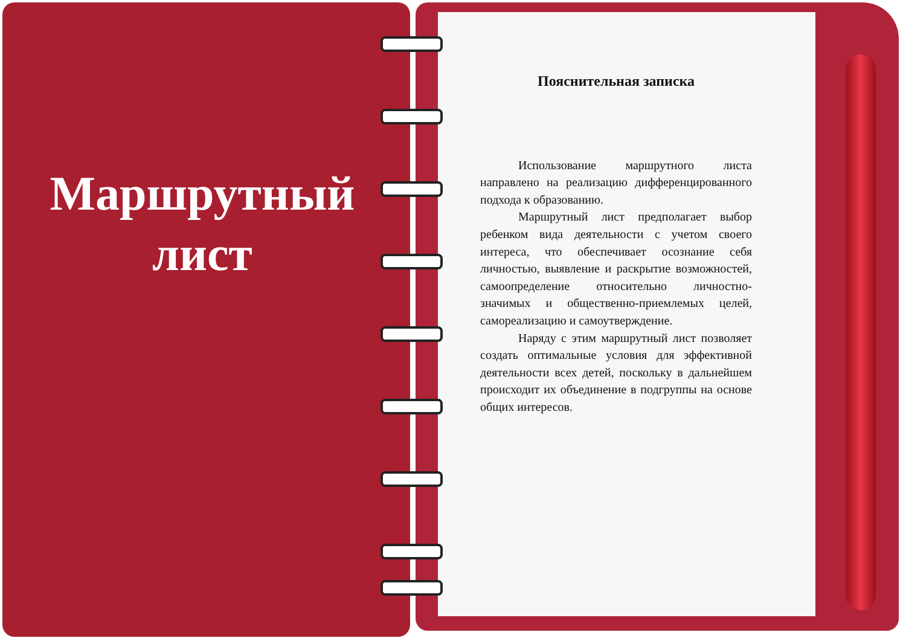Маршрутный
лист
Пояснительная записка
Использование маршрутного листа направлено на реализацию дифференцированного подхода к образованию.
Маршрутный лист предполагает выбор ребенком вида деятельности с учетом своего интереса, что обеспечивает осознание себя личностью, выявление и раскрытие возможностей, самоопределение относительно личностно-значимых и общественно-приемлемых целей, самореализацию и самоутверждение.
Наряду с этим маршрутный лист позволяет создать оптимальные условия для эффективной деятельности всех детей, поскольку в дальнейшем происходит их объединение в подгруппы на основе общих интересов.